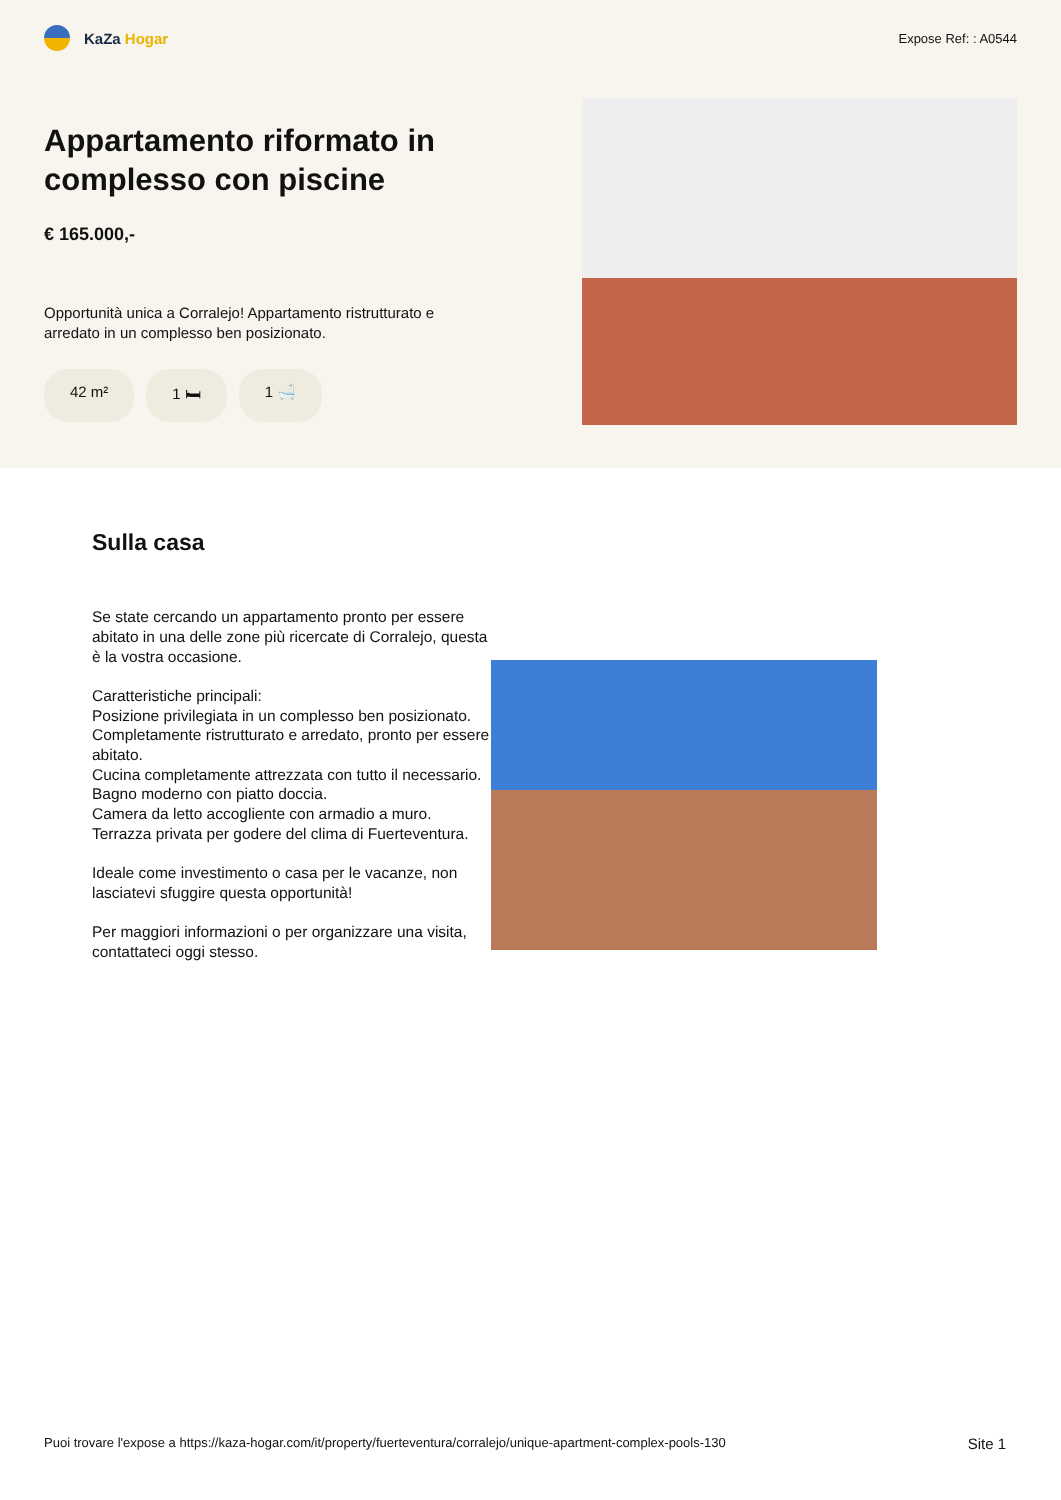KaZa Hogar
Expose Ref: : A0544
Appartamento riformato in complesso con piscine
€ 165.000,-
Opportunità unica a Corralejo! Appartamento ristrutturato e arredato in un complesso ben posizionato.
42 m² 1 🛏 1 🛁
Sulla casa
Se state cercando un appartamento pronto per essere abitato in una delle zone più ricercate di Corralejo, questa è la vostra occasione.
Caratteristiche principali:
Posizione privilegiata in un complesso ben posizionato.
Completamente ristrutturato e arredato, pronto per essere abitato.
Cucina completamente attrezzata con tutto il necessario.
Bagno moderno con piatto doccia.
Camera da letto accogliente con armadio a muro.
Terrazza privata per godere del clima di Fuerteventura.
Ideale come investimento o casa per le vacanze, non lasciatevi sfuggire questa opportunità!
Per maggiori informazioni o per organizzare una visita, contattateci oggi stesso.
Puoi trovare l'expose a https://kaza-hogar.com/it/property/fuerteventura/corralejo/unique-apartment-complex-pools-130 Site 1